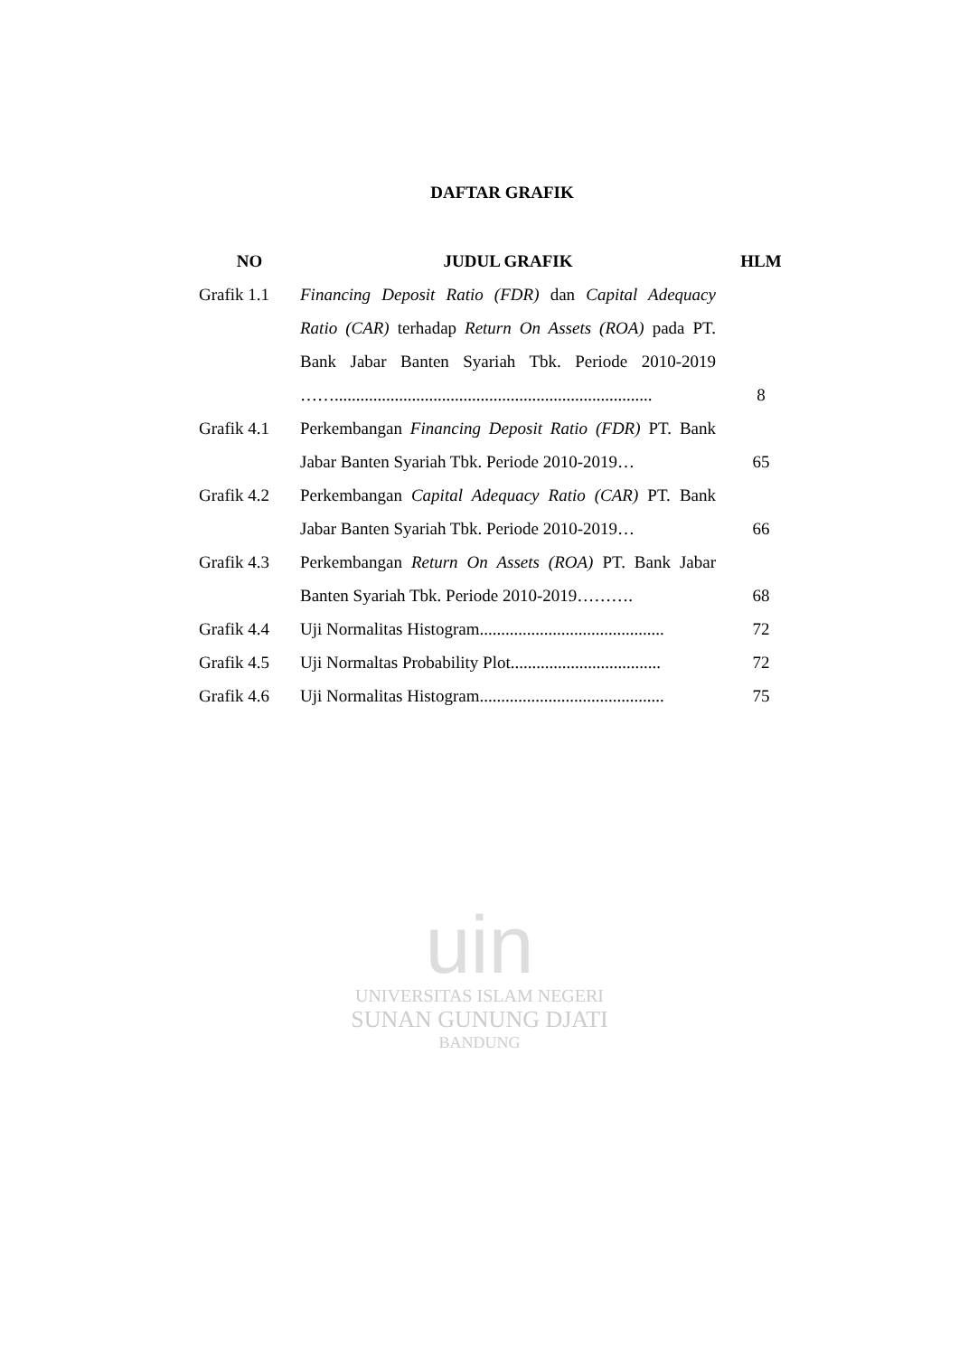DAFTAR GRAFIK
| NO | JUDUL GRAFIK | HLM |
| --- | --- | --- |
| Grafik 1.1 | Financing Deposit Ratio (FDR) dan Capital Adequacy Ratio (CAR) terhadap Return On Assets (ROA) pada PT. Bank Jabar Banten Syariah Tbk. Periode 2010-2019 …….......................................................................... | 8 |
| Grafik 4.1 | Perkembangan Financing Deposit Ratio (FDR) PT. Bank Jabar Banten Syariah Tbk. Periode 2010-2019… | 65 |
| Grafik 4.2 | Perkembangan Capital Adequacy Ratio (CAR) PT. Bank Jabar Banten Syariah Tbk. Periode 2010-2019… | 66 |
| Grafik 4.3 | Perkembangan Return On Assets (ROA) PT. Bank Jabar Banten Syariah Tbk. Periode 2010-2019………. | 68 |
| Grafik 4.4 | Uji Normalitas Histogram........................................... | 72 |
| Grafik 4.5 | Uji Normaltas Probability Plot................................... | 72 |
| Grafik 4.6 | Uji Normalitas Histogram........................................... | 75 |
uin
UNIVERSITAS ISLAM NEGERI
SUNAN GUNUNG DJATI
BANDUNG